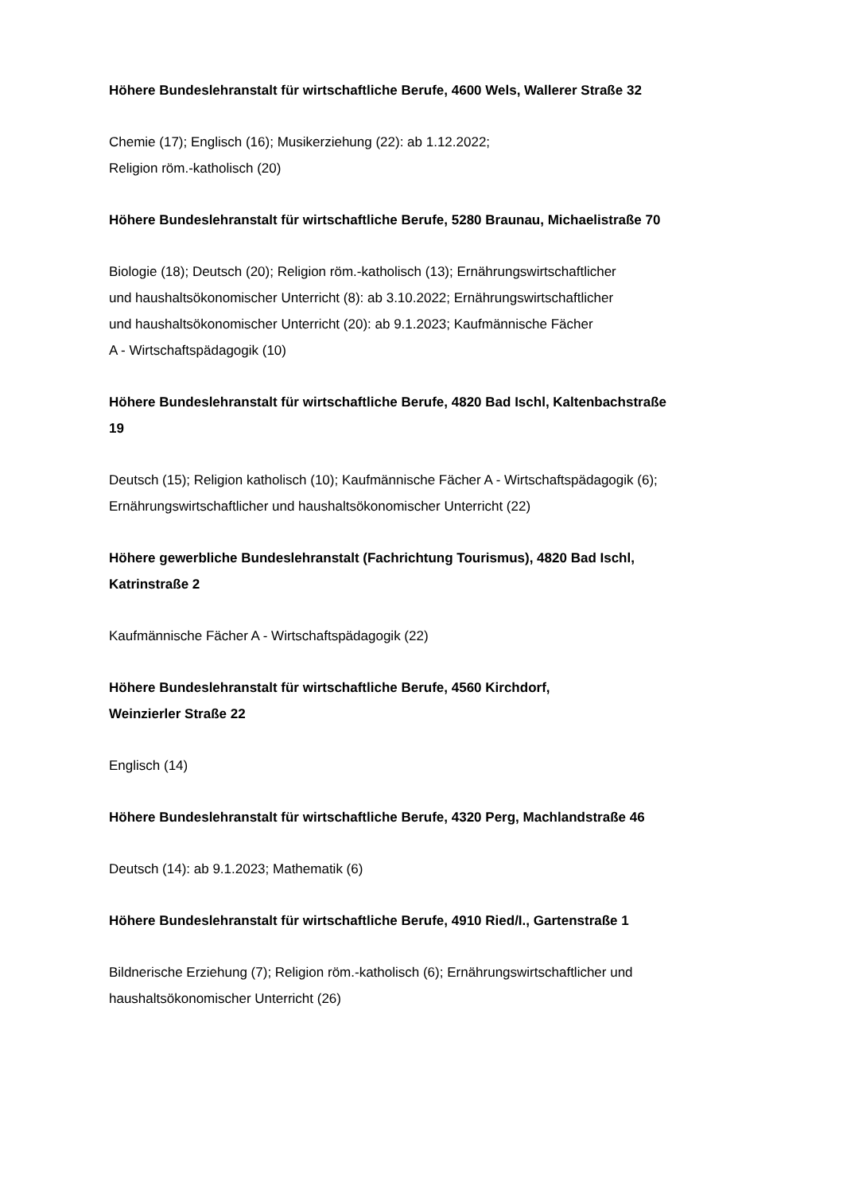Höhere Bundeslehranstalt für wirtschaftliche Berufe, 4600 Wels, Wallerer Straße 32
Chemie (17); Englisch (16); Musikerziehung (22): ab 1.12.2022;
Religion röm.-katholisch (20)
Höhere Bundeslehranstalt für wirtschaftliche Berufe, 5280 Braunau, Michaelistraße 70
Biologie (18); Deutsch (20); Religion röm.-katholisch (13); Ernährungswirtschaftlicher
und haushaltsökonomischer Unterricht (8): ab 3.10.2022; Ernährungswirtschaftlicher
und haushaltsökonomischer Unterricht (20): ab 9.1.2023; Kaufmännische Fächer
A - Wirtschaftspädagogik (10)
Höhere Bundeslehranstalt für wirtschaftliche Berufe, 4820 Bad Ischl, Kaltenbachstraße
19
Deutsch (15); Religion katholisch (10); Kaufmännische Fächer A - Wirtschaftspädagogik (6);
Ernährungswirtschaftlicher und haushaltsökonomischer Unterricht (22)
Höhere gewerbliche Bundeslehranstalt (Fachrichtung Tourismus), 4820 Bad Ischl,
Katrinstraße 2
Kaufmännische Fächer A - Wirtschaftspädagogik (22)
Höhere Bundeslehranstalt für wirtschaftliche Berufe, 4560 Kirchdorf,
Weinzierler Straße 22
Englisch (14)
Höhere Bundeslehranstalt für wirtschaftliche Berufe, 4320 Perg, Machlandstraße 46
Deutsch (14): ab 9.1.2023; Mathematik (6)
Höhere Bundeslehranstalt für wirtschaftliche Berufe, 4910 Ried/I., Gartenstraße 1
Bildnerische Erziehung (7); Religion röm.-katholisch (6); Ernährungswirtschaftlicher und
haushaltsökonomischer Unterricht (26)